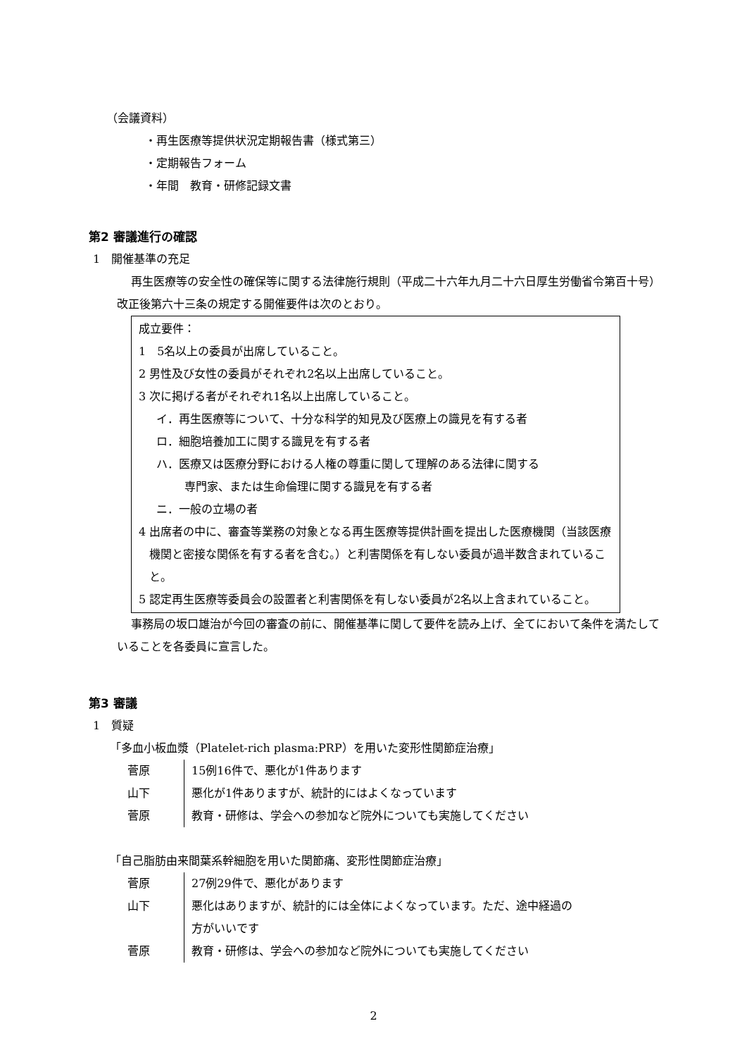（会議資料）
・再生医療等提供状況定期報告書（様式第三）
・定期報告フォーム
・年間　教育・研修記録文書
第2 審議進行の確認
1　開催基準の充足
再生医療等の安全性の確保等に関する法律施行規則（平成二十六年九月二十六日厚生労働省令第百十号）改正後第六十三条の規定する開催要件は次のとおり。
成立要件：
1　5名以上の委員が出席していること。
2 男性及び女性の委員がそれぞれ2名以上出席していること。
3 次に掲げる者がそれぞれ1名以上出席していること。
イ．再生医療等について、十分な科学的知見及び医療上の識見を有する者
ロ．細胞培養加工に関する識見を有する者
ハ．医療又は医療分野における人権の尊重に関して理解のある法律に関する
専門家、または生命倫理に関する識見を有する者
ニ．一般の立場の者
4 出席者の中に、審査等業務の対象となる再生医療等提供計画を提出した医療機関（当該医療機関と密接な関係を有する者を含む。）と利害関係を有しない委員が過半数含まれていること。
5 認定再生医療等委員会の設置者と利害関係を有しない委員が2名以上含まれていること。
事務局の坂口雄治が今回の審査の前に、開催基準に関して要件を読み上げ、全てにおいて条件を満たしていることを各委員に宣言した。
第3 審議
1　質疑
「多血小板血漿（Platelet-rich plasma:PRP）を用いた変形性関節症治療」
| 菅原 | 15例16件で、悪化が1件あります |
| 山下 | 悪化が1件ありますが、統計的にはよくなっています |
| 菅原 | 教育・研修は、学会への参加など院外についても実施してください |
「自己脂肪由来間葉系幹細胞を用いた関節痛、変形性関節症治療」
| 菅原 | 27例29件で、悪化があります |
| 山下 | 悪化はありますが、統計的には全体によくなっています。ただ、途中経過の 方がいいです |
| 菅原 | 教育・研修は、学会への参加など院外についても実施してください |
2